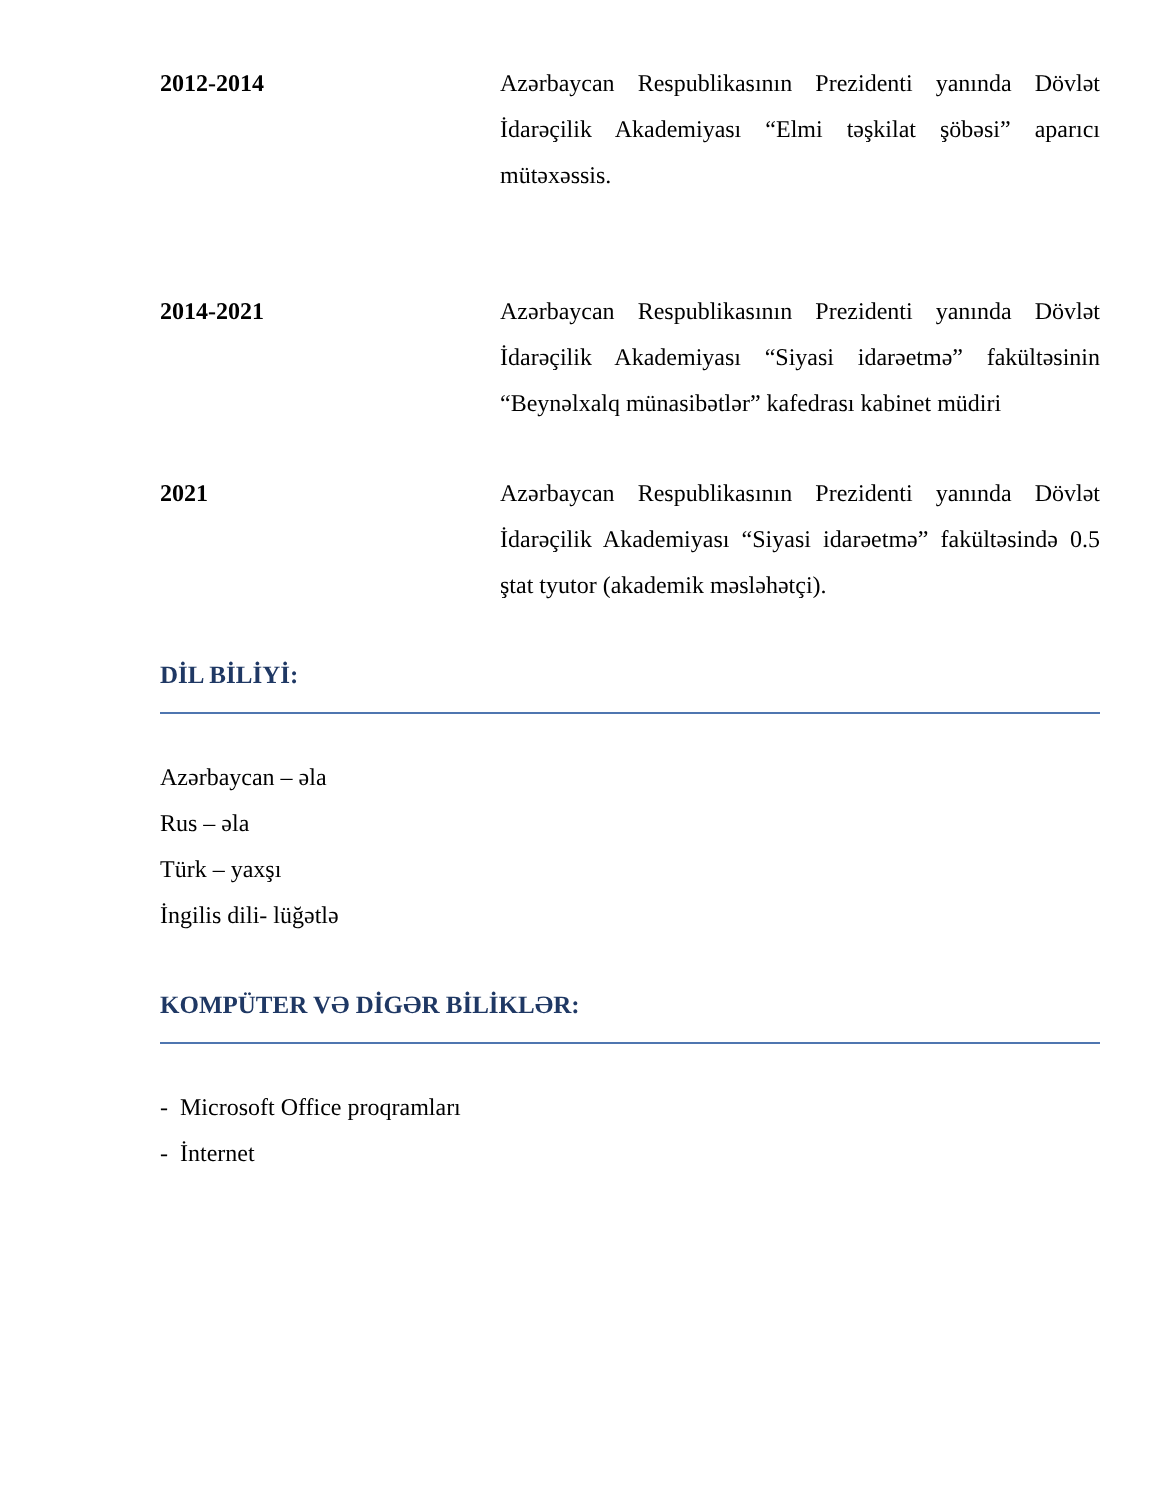2012-2014 Azərbaycan Respublikasının Prezidenti yanında Dövlət İdarəçilik Akademiyası “Elmi təşkilat şöbəsi” aparıcı mütəxəssis.
2014-2021 Azərbaycan Respublikasının Prezidenti yanında Dövlət İdarəçilik Akademiyası “Siyasi idarəetmə” fakültəsinin “Beynəlxalq münasibətlər” kafedrası kabinet müdiri
2021 Azərbaycan Respublikasının Prezidenti yanında Dövlət İdarəçilik Akademiyası “Siyasi idarəetmə” fakültəsində 0.5 ştat tyutor (akademik məsləhətçi).
DİL BİLİYİ:
Azərbaycan – əla
Rus – əla
Türk – yaxşı
İngilis dili- lüğətlə
KOMPÜTER VƏ DİGƏR BİLİKLƏR:
- Microsoft Office proqramları
- İnternet